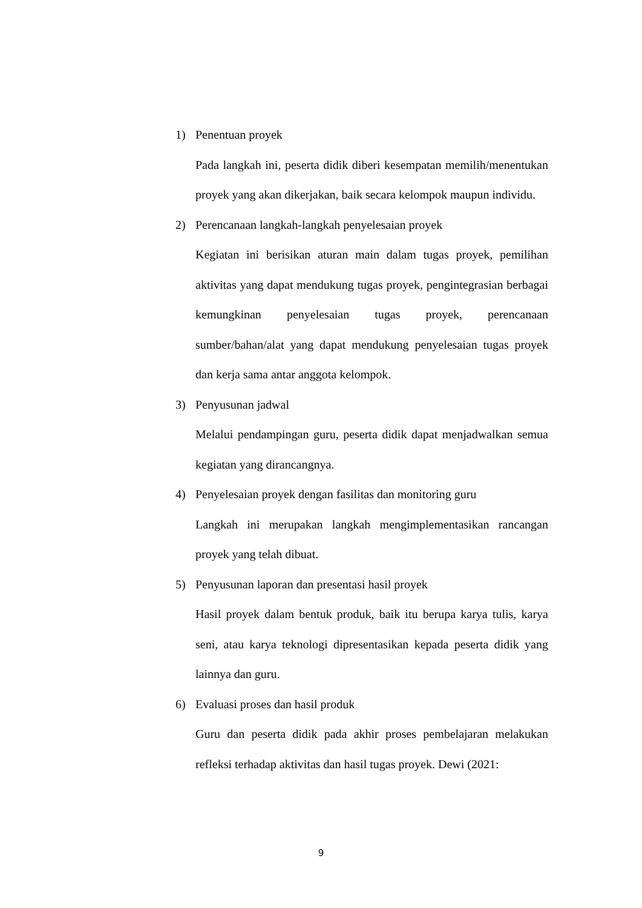1) Penentuan proyek
Pada langkah ini, peserta didik diberi kesempatan memilih/menentukan proyek yang akan dikerjakan, baik secara kelompok maupun individu.
2) Perencanaan langkah-langkah penyelesaian proyek
Kegiatan ini berisikan aturan main dalam tugas proyek, pemilihan aktivitas yang dapat mendukung tugas proyek, pengintegrasian berbagai kemungkinan penyelesaian tugas proyek, perencanaan sumber/bahan/alat yang dapat mendukung penyelesaian tugas proyek dan kerja sama antar anggota kelompok.
3) Penyusunan jadwal
Melalui pendampingan guru, peserta didik dapat menjadwalkan semua kegiatan yang dirancangnya.
4) Penyelesaian proyek dengan fasilitas dan monitoring guru
Langkah ini merupakan langkah mengimplementasikan rancangan proyek yang telah dibuat.
5) Penyusunan laporan dan presentasi hasil proyek
Hasil proyek dalam bentuk produk, baik itu berupa karya tulis, karya seni, atau karya teknologi dipresentasikan kepada peserta didik yang lainnya dan guru.
6) Evaluasi proses dan hasil produk
Guru dan peserta didik pada akhir proses pembelajaran melakukan refleksi terhadap aktivitas dan hasil tugas proyek. Dewi (2021:
9